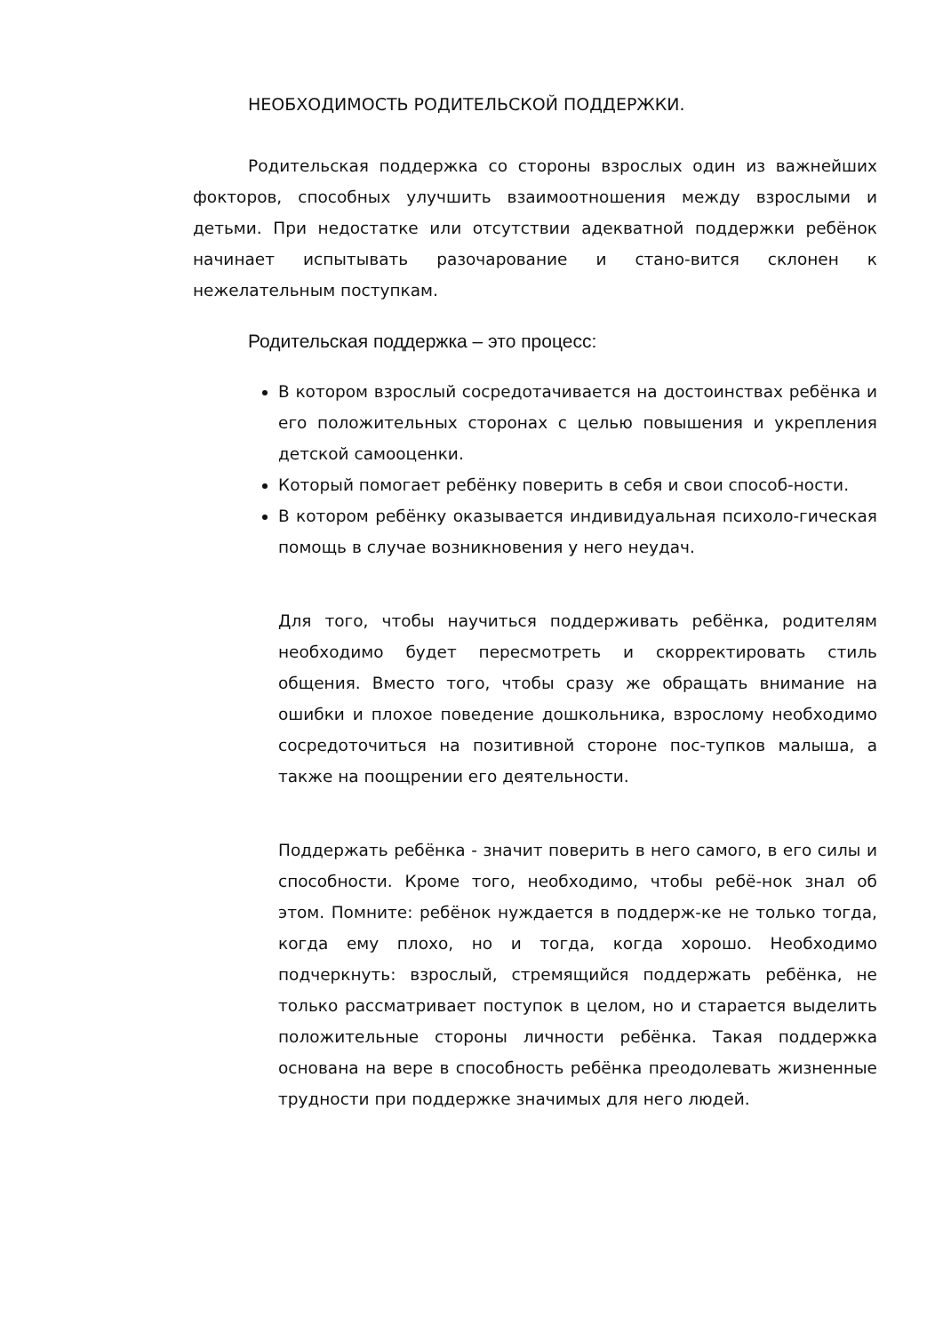НЕОБХОДИМОСТЬ РОДИТЕЛЬСКОЙ ПОДДЕРЖКИ.
Родительская поддержка со стороны взрослых один из важнейших фокторов, способных улучшить взаимоотношения между взрослыми и детьми. При недостатке или отсутствии адекватной поддержки ребёнок начинает испытывать разочарование и стано-вится склонен к нежелательным поступкам.
Родительская поддержка – это процесс:
В котором взрослый сосредотачивается на достоинствах ребёнка и его положительных сторонах с целью повышения и укрепления детской самооценки.
Который помогает ребёнку поверить в себя и свои способ-ности.
В котором ребёнку оказывается индивидуальная психоло-гическая помощь в случае возникновения у него неудач.
Для того, чтобы научиться поддерживать ребёнка, родителям необходимо будет пересмотреть и скорректировать стиль общения. Вместо того, чтобы сразу же обращать внимание на ошибки и плохое поведение дошкольника, взрослому необходимо сосредоточиться на позитивной стороне пос-тупков малыша, а также на поощрении его деятельности.
Поддержать ребёнка - значит поверить в него самого, в его силы и способности. Кроме того, необходимо, чтобы ребё-нок знал об этом. Помните: ребёнок нуждается в поддерж-ке не только тогда, когда ему плохо, но и тогда, когда хорошо. Необходимо подчеркнуть: взрослый, стремящийся поддержать ребёнка, не только рассматривает поступок в целом, но и старается выделить положительные стороны личности ребёнка. Такая поддержка основана на вере в способность ребёнка преодолевать жизненные трудности при поддержке значимых для него людей.